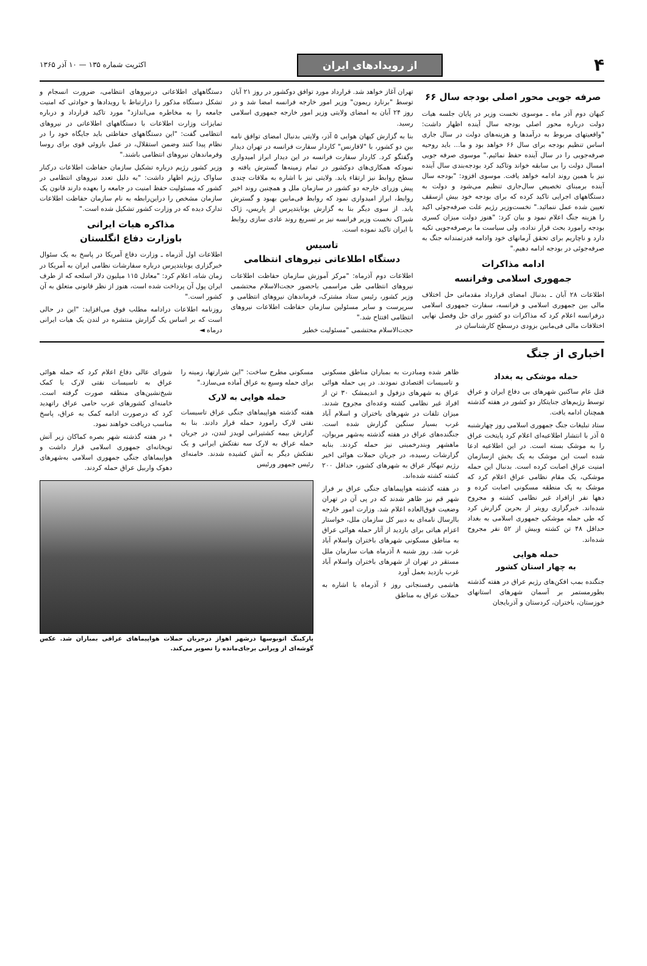۴
از رویدادهای ایران
اکثریت شماره ۱۳۵ — ۱۰ آذر ۱۳۶۵
صرفه جویی محور اصلی بودجه سال ۶۶
کیهان دوم آذر ماه ـ موسوی نخست وزیر در پایان جلسه هیات دولت درباره محور اصلی بودجه سال آینده اظهار داشت: "واقعیتهای مربوط به درآمدها و هزینه‌های دولت در سال جاری اساس تنظیم بودجه برای سال ۶۶ خواهد بود و ما... باید روحیه صرفه‌جویی را در سال آینده حفظ نمائیم." موسوی صرفه جویی امسال دولت را بی سابقه خواند وتاکید کرد بودجه‌بندی سال آینده نیز با همین روند ادامه خواهد یافت. موسوی افزود: "بودجه سال آینده برمبنای تخصیص سال‌جاری تنظیم می‌شود و دولت به دستگاههای اجرایی تاکید کرده که برای بودجه خود بیش ازسقف تعیین شده عمل ننمائید." نخست‌وزیر رژیم علت صرفه‌جوئی اکید را هزینه جنگ اعلام نمود و بیان کرد: "هنوز دولت میزان کسری بودجه رامورد بحث قرار نداده، ولی سیاست ما برصرفه‌جویی تکیه دارد و ناچاریم برای تحقق آرمانهای خود وادامه قدرتمندانه جنگ به صرفه‌جوئی در بودجه ادامه دهیم."
ادامه مذاکرات
جمهوری اسلامی وفرانسه
اطلاعات ۲۸ آبان ـ بدنبال امضای قرارداد مقدماتی حل اختلاف مالی بین جمهوری اسلامی و فرانسه، سفارت جمهوری اسلامی درفرانسه اعلام کرد که مذاکرات دو کشور برای حل وفصل نهایی اختلافات مالی فی‌مابین بزودی درسطح کارشناسان در
تهران آغاز خواهد شد. قرارداد مورد توافق دوکشور در روز ۲۱ آبان توسط "برنارد ریمون" وزیر امور خارجه فرانسه امضا شد و در روز ۲۴ آبان به امضای ولایتی وزیر امور خارجه جمهوری اسلامی رسید.
بنا به گزارش کیهان هوایی ۵ آذر، ولایتی بدنبال امضای توافق نامه بین دو کشور، با "لافارنس" کاردار سفارت فرانسه در تهران دیدار وگفتگو کرد. کاردار سفارت فرانسه در این دیدار ابراز امیدواری نمودکه همکاری‌های دوکشور در تمام زمینه‌ها گسترش یافته و سطح روابط نیز ارتقاء یابد. ولایتی نیز با اشاره به ملاقات چندی پیش وزرای خارجه دو کشور در سازمان ملل و همچنین روند اخیر روابط، ابراز امیدواری نمود که روابط فی‌مابین بهبود و گسترش یابد. از سوی دیگر بنا به گزارش یونایتدپرس از پاریس، ژاک شیراک نخست وزیر فرانسه نیز بر تسریع روند عادی سازی روابط با ایران تاکید نموده است.
تاسیس
دستگاه اطلاعاتی نیروهای انتظامی
اطلاعات دوم آذرماه: "مرکز آموزش سازمان حفاظت اطلاعات نیروهای انتظامی طی مراسمی باحضور حجت‌الاسلام محتشمی وزیر کشور، رئیس ستاد مشترک، فرماندهان نیروهای انتظامی و سرپرست و سایر مسئولین سازمان حفاظت اطلاعات نیروهای انتظامی افتتاح شد."
حجت‌الاسلام محتشمی "مسئولیت خطیر
دستگاههای اطلاعاتی درنیروهای انتظامی، ضرورت انسجام و تشکل دستگاه مذکور را درارتباط با رویدادها و حوادثی که امنیت جامعه را به مخاطره می‌اندازد" مورد تاکید قرارداد و درباره تمایزات وزارت اطلاعات با دستگاههای اطلاعاتی در نیروهای انتظامی گفت: "این دستگاههای حفاظتی باید جایگاه خود را در نظام پیدا کنند وضمن استقلال، در عمل بازوئی قوی برای روسا وفرماندهان نیروهای انتظامی باشند."
وزیر کشور رژیم درباره تشکیل سازمان حفاظت اطلاعات درکنار ساواک رژیم اظهار داشت: "به دلیل تعدد نیروهای انتظامی در کشور که مسئولیت حفظ امنیت در جامعه را بعهده دارند قانون یک سازمان مشخص را دراین‌رابطه به نام سازمان حفاظت اطلاعات تدارک دیده که در وزارت کشور تشکیل شده است."
مذاکره هیات ایرانی
باوزارت دفاع انگلستان
اطلاعات اول آذرماه ـ وزارت دفاع آمریکا در پاسخ به یک سئوال خبرگزاری یونایتدپرس درباره سفارشات نظامی ایران به آمریکا در زمان شاه، اعلام کرد: "معادل ۱۱۵ میلیون دلار اسلحه که از طرف ایران پول آن پرداخت شده است، هنوز از نظر قانونی متعلق به آن کشور است."
روزنامه اطلاعات درادامه مطلب فوق می‌افزاید: "این در حالی است که بر اساس یک گزارش منتشره در لندن یک هیات ایرانی درماه ◄
اخباری از جنگ
حمله موشکی به بغداد
قتل عام ساکنین شهرهای بی دفاع ایران و عراق توسط رژیم‌های جنایتکار دو کشور در هفته گذشته همچنان ادامه یافت.
ستاد تبلیغات جنگ جمهوری اسلامی روز چهارشنبه ۵ آذر با انتشار اطلاعیه‌ای اعلام کرد پایتخت عراق را به موشک بسته است. در این اطلاعیه ادعا شده است این موشک به یک بخش ازسازمان امنیت عراق اصابت کرده است. بدنبال این حمله موشکی، یک مقام نظامی عراق اعلام کرد که موشک به یک منطقه مسکونی اصابت کرده و دهها نفر ازافراد غیر نظامی کشته و مجروح شده‌اند. خبرگزاری رویتر از بحرین گزارش کرد که طی حمله موشکی جمهوری اسلامی به بغداد حداقل ۴۸ تن کشته وبیش از ۵۲ نفر مجروح شده‌اند.
حمله هوایی
به چهار استان کشور
جنگنده بمب افکن‌های رژیم عراق در هفته گذشته بطورمستمر بر آسمان شهرهای استانهای خوزستان، باختران، کردستان و آذربایجان
ظاهر شده ومبادرت به بمباران مناطق مسکونی و تاسیسات اقتصادی نمودند. در پی حمله هوائی عراق به شهرهای دزفول و اندیمشک ۳۰ تن از افراد غیر نظامی کشته وعده‌ای مجروح شدند. میزان تلفات در شهرهای باختران و اسلام آباد غرب بسیار سنگین گزارش شده است. جنگنده‌های عراق در هفته گذشته به‌شهر مریوان، ماهشهر وبندرخمینی نیز حمله کردند. بنابه گزارشات رسیده، در جریان حملات هوائی اخیر رژیم تبهکار عراق به شهرهای کشور، حداقل ۲۰۰ کشته کشته شده‌اند.
در هفته گذشته هواپیماهای جنگی عراق بر فراز شهر قم نیز ظاهر شدند که در پی آن در تهران وضعیت فوق‌العاده اعلام شد. وزارت امور خارجه باارسال نامه‌ای به دبیر کل سازمان ملل، خواستار اعزام هیاتی برای بازدید از آثار حمله هوائی عراق به مناطق مسکونی شهرهای باختران واسلام آباد غرب شد. روز شنبه ۸ آذرماه هیات سازمان ملل مستقر در تهران از شهرهای باختران واسلام آباد غرب بازدید بعمل آورد
هاشمی رفسنجانی روز ۶ آذرماه با اشاره به حملات عراق به مناطق
مسکونی مطرح ساخت: "این شرارتها، زمینه را برای حمله وسیع به عراق آماده می‌سازد."
حمله هوایی به لارک
هفته گذشته هواپیماهای جنگی عراق تاسیسات نفتی لارک رامورد حمله قرار دادند. بنا به گزارش بیمه کشتیرانی لویدز لندن، در جریان حمله عراق به لارک سه نفتکش ایرانی و یک نفتکش دیگر به آتش کشیده شدند. خامنه‌ای رئیس جمهور ورئیس
شورای عالی دفاع اعلام کرد که حمله هوائی عراق به تاسیسات نفتی لارک با کمک شیخ‌نشین‌های منطقه صورت گرفته است. خامنه‌ای کشورهای عرب حامی عراق راتهدید کرد که درصورت ادامه کمک به عراق، پاسخ مناسب دریافت خواهند نمود.
* در هفته گذشته شهر بصره کماکان زیر آتش توپخانه‌ای جمهوری اسلامی قرار داشت و هواپیماهای جنگی جمهوری اسلامی به‌شهرهای دهوک واربیل عراق حمله کردند.
پارکینگ اتوبوسها درشهر اهواز درجریان حملات هواپیماهای عراقی بمباران شد. عکس گوشه‌ای از ویرانی برجای‌مانده را تصویر می‌کند.